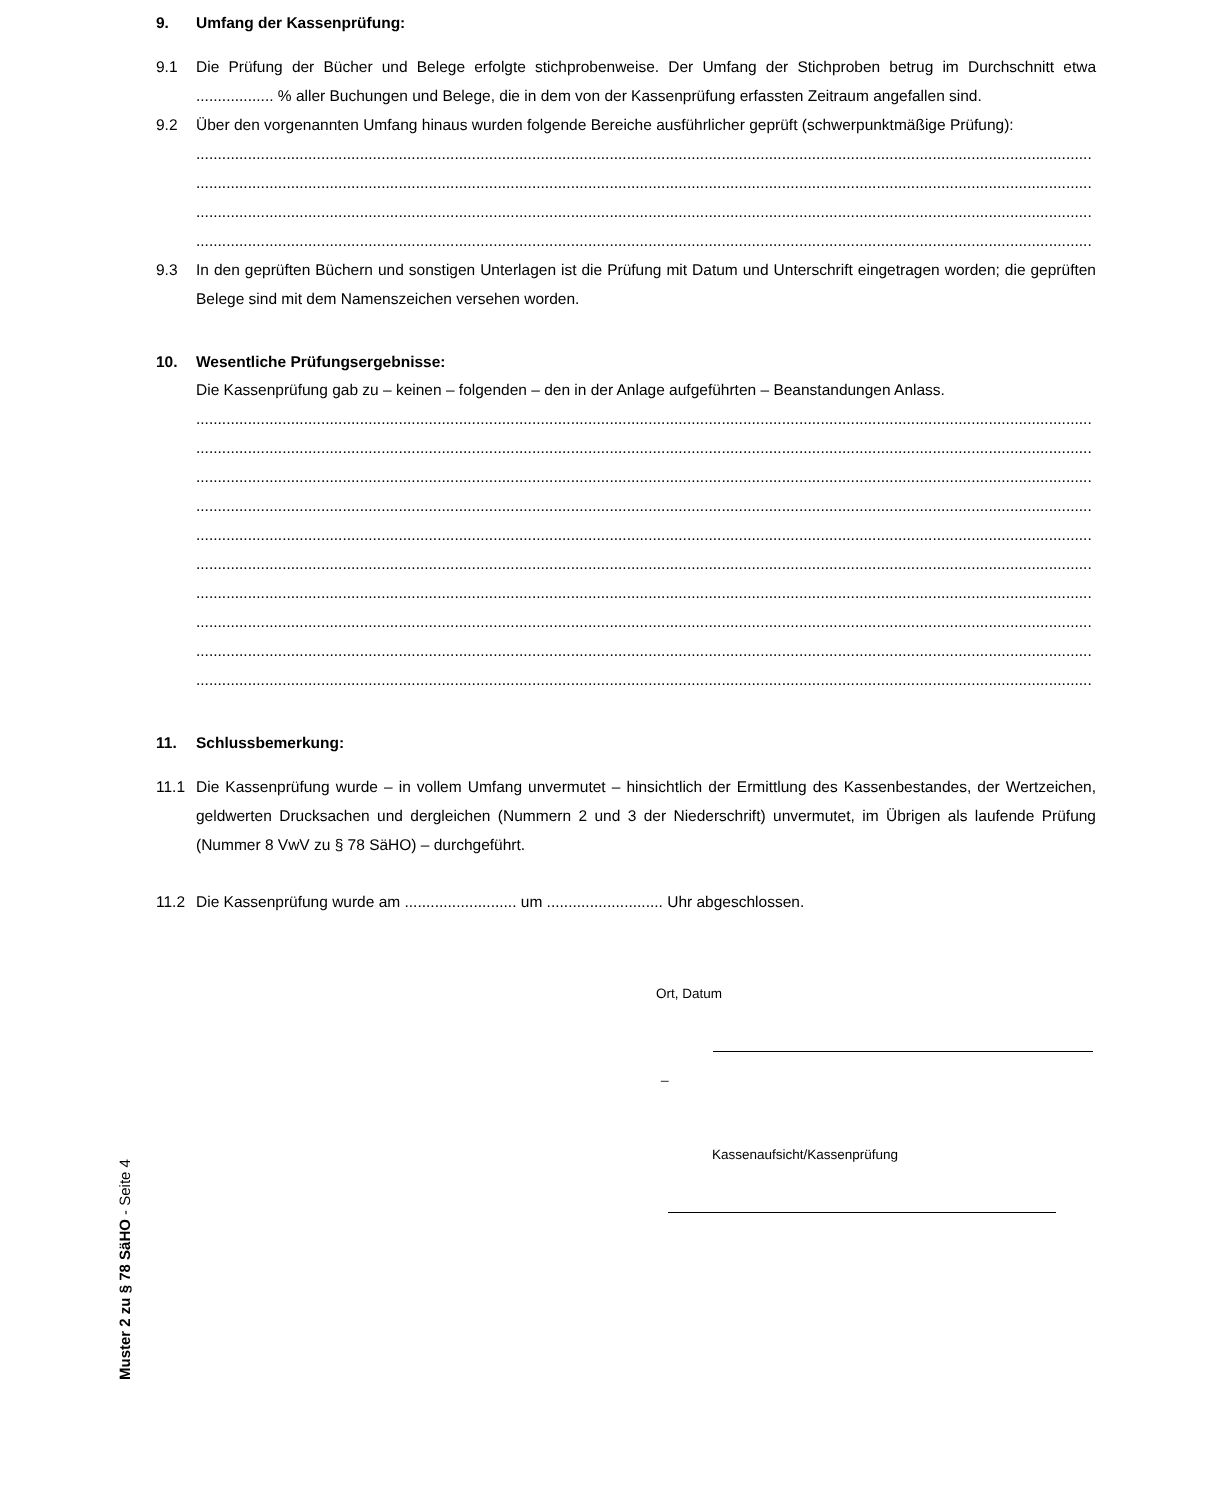9. Umfang der Kassenprüfung:
9.1 Die Prüfung der Bücher und Belege erfolgte stichprobenweise. Der Umfang der Stichproben betrug im Durchschnitt etwa .................. % aller Buchungen und Belege, die in dem von der Kassenprüfung erfassten Zeitraum angefallen sind.
9.2 Über den vorgenannten Umfang hinaus wurden folgende Bereiche ausführlicher geprüft (schwerpunktmäßige Prüfung):
............................................................................................................................................................................................................................................................
............................................................................................................................................................................................................................................................
............................................................................................................................................................................................................................................................
............................................................................................................................................................................................................................................................
9.3 In den geprüften Büchern und sonstigen Unterlagen ist die Prüfung mit Datum und Unterschrift eingetragen worden; die geprüften Belege sind mit dem Namenszeichen versehen worden.
10. Wesentliche Prüfungsergebnisse:
Die Kassenprüfung gab zu – keinen – folgenden – den in der Anlage aufgeführten – Beanstandungen Anlass.
............................................................................................................................................................................................................................................................
............................................................................................................................................................................................................................................................
............................................................................................................................................................................................................................................................
............................................................................................................................................................................................................................................................
............................................................................................................................................................................................................................................................
............................................................................................................................................................................................................................................................
............................................................................................................................................................................................................................................................
............................................................................................................................................................................................................................................................
............................................................................................................................................................................................................................................................
............................................................................................................................................................................................................................................................
11. Schlussbemerkung:
11.1 Die Kassenprüfung wurde – in vollem Umfang unvermutet – hinsichtlich der Ermittlung des Kassenbestandes, der Wertzeichen, geldwerten Drucksachen und dergleichen (Nummern 2 und 3 der Niederschrift) unvermutet, im Übrigen als laufende Prüfung (Nummer 8 VwV zu § 78 SäHO) – durchgeführt.
11.2 Die Kassenprüfung wurde am .......................... um ........................... Uhr abgeschlossen.
Ort, Datum
_
Kassenaufsicht/Kassenprüfung
Muster 2 zu § 78 SäHO - Seite 4